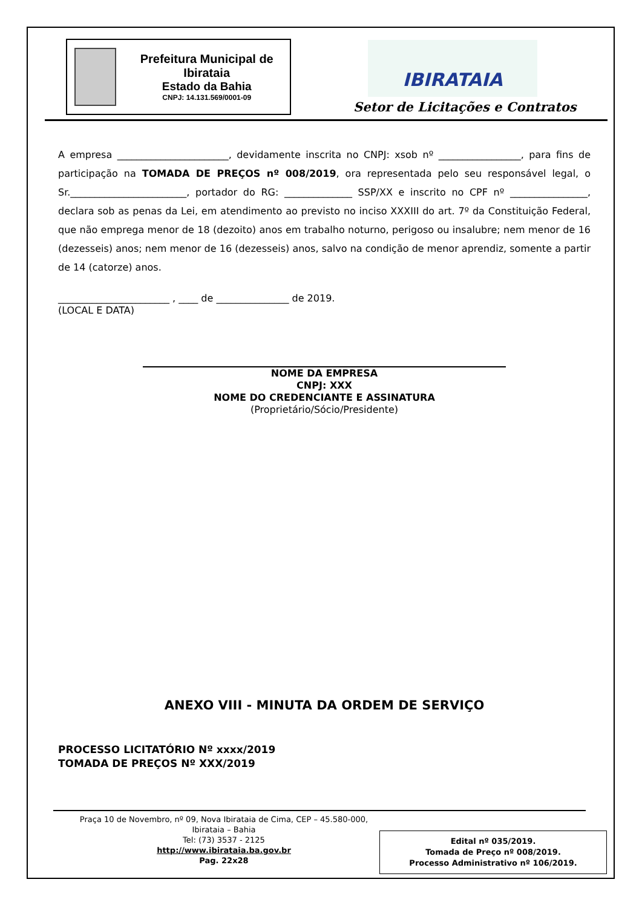Prefeitura Municipal de Ibirataia
Estado da Bahia
CNPJ: 14.131.569/0001-09
IBIRATAIA
Setor de Licitações e Contratos
A empresa _______________________, devidamente inscrita no CNPJ: xsob nº _________________, para fins de participação na TOMADA DE PREÇOS nº 008/2019, ora representada pelo seu responsável legal, o Sr.________________________, portador do RG: ______________ SSP/XX e inscrito no CPF nº ________________, declara sob as penas da Lei, em atendimento ao previsto no inciso XXXIII do art. 7º da Constituição Federal, que não emprega menor de 18 (dezoito) anos em trabalho noturno, perigoso ou insalubre; nem menor de 16 (dezesseis) anos; nem menor de 16 (dezesseis) anos, salvo na condição de menor aprendiz, somente a partir de 14 (catorze) anos.
_______________________ , ____ de _______________ de 2019.
(LOCAL E DATA)
NOME DA EMPRESA
CNPJ: XXX
NOME DO CREDENCIANTE E ASSINATURA
(Proprietário/Sócio/Presidente)
ANEXO VIII - MINUTA DA ORDEM DE SERVIÇO
PROCESSO LICITATÓRIO Nº xxxx/2019
TOMADA DE PREÇOS Nº XXX/2019
Praça 10 de Novembro, nº 09, Nova Ibirataia de Cima, CEP – 45.580-000,
Ibirataia – Bahia
Tel: (73) 3537 - 2125
http://www.ibirataia.ba.gov.br
Pag. 22x28
Edital nº 035/2019.
Tomada de Preço nº 008/2019.
Processo Administrativo nº 106/2019.